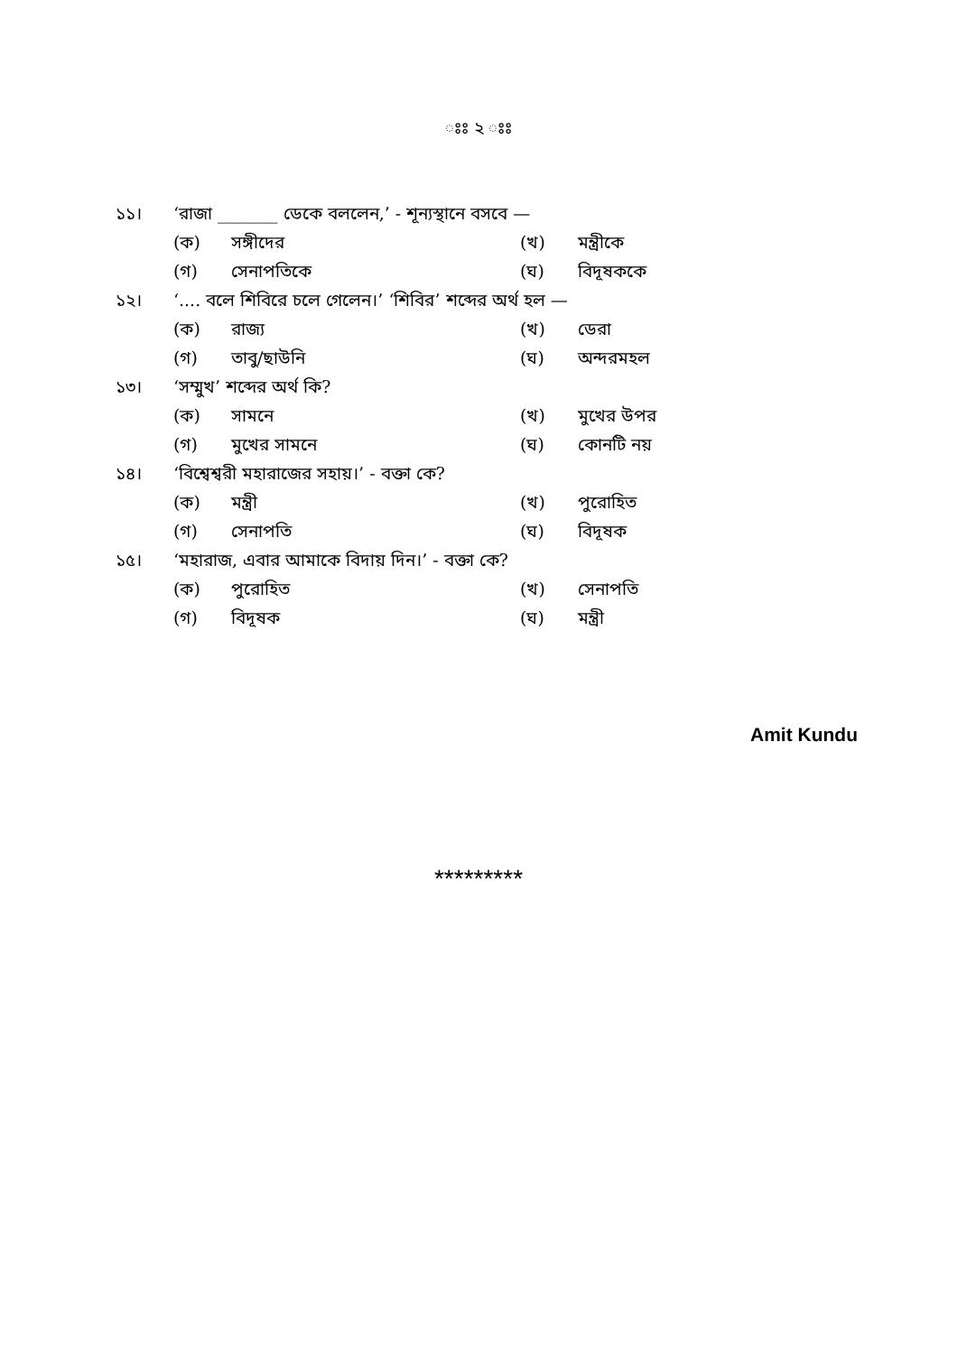ঃঃ ২ ঃঃ
১১। ‘রাজা _______ ডেকে বললেন,’ - শূন্যস্থানে বসবে —
(ক) সঙ্গীদের (খ) মন্ত্রীকে
(গ) সেনাপতিকে (ঘ) বিদূষককে
১২। ‘.... বলে শিবিরে চলে গেলেন।’ ‘শিবির’ শব্দের অর্থ হল —
(ক) রাজ্য (খ) ডেরা
(গ) তাবু/ছাউনি (ঘ) অন্দরমহল
১৩। ‘সম্মুখ’ শব্দের অর্থ কি?
(ক) সামনে (খ) মুখের উপর
(গ) মুখের সামনে (ঘ) কোনটি নয়
১৪। ‘বিশ্বেশ্বরী মহারাজের সহায়।’ - বক্তা কে?
(ক) মন্ত্রী (খ) পুরোহিত
(গ) সেনাপতি (ঘ) বিদূষক
১৫। ‘মহারাজ, এবার আমাকে বিদায় দিন।’ - বক্তা কে?
(ক) পুরোহিত (খ) সেনাপতি
(গ) বিদূষক (ঘ) মন্ত্রী
Amit Kundu
*********